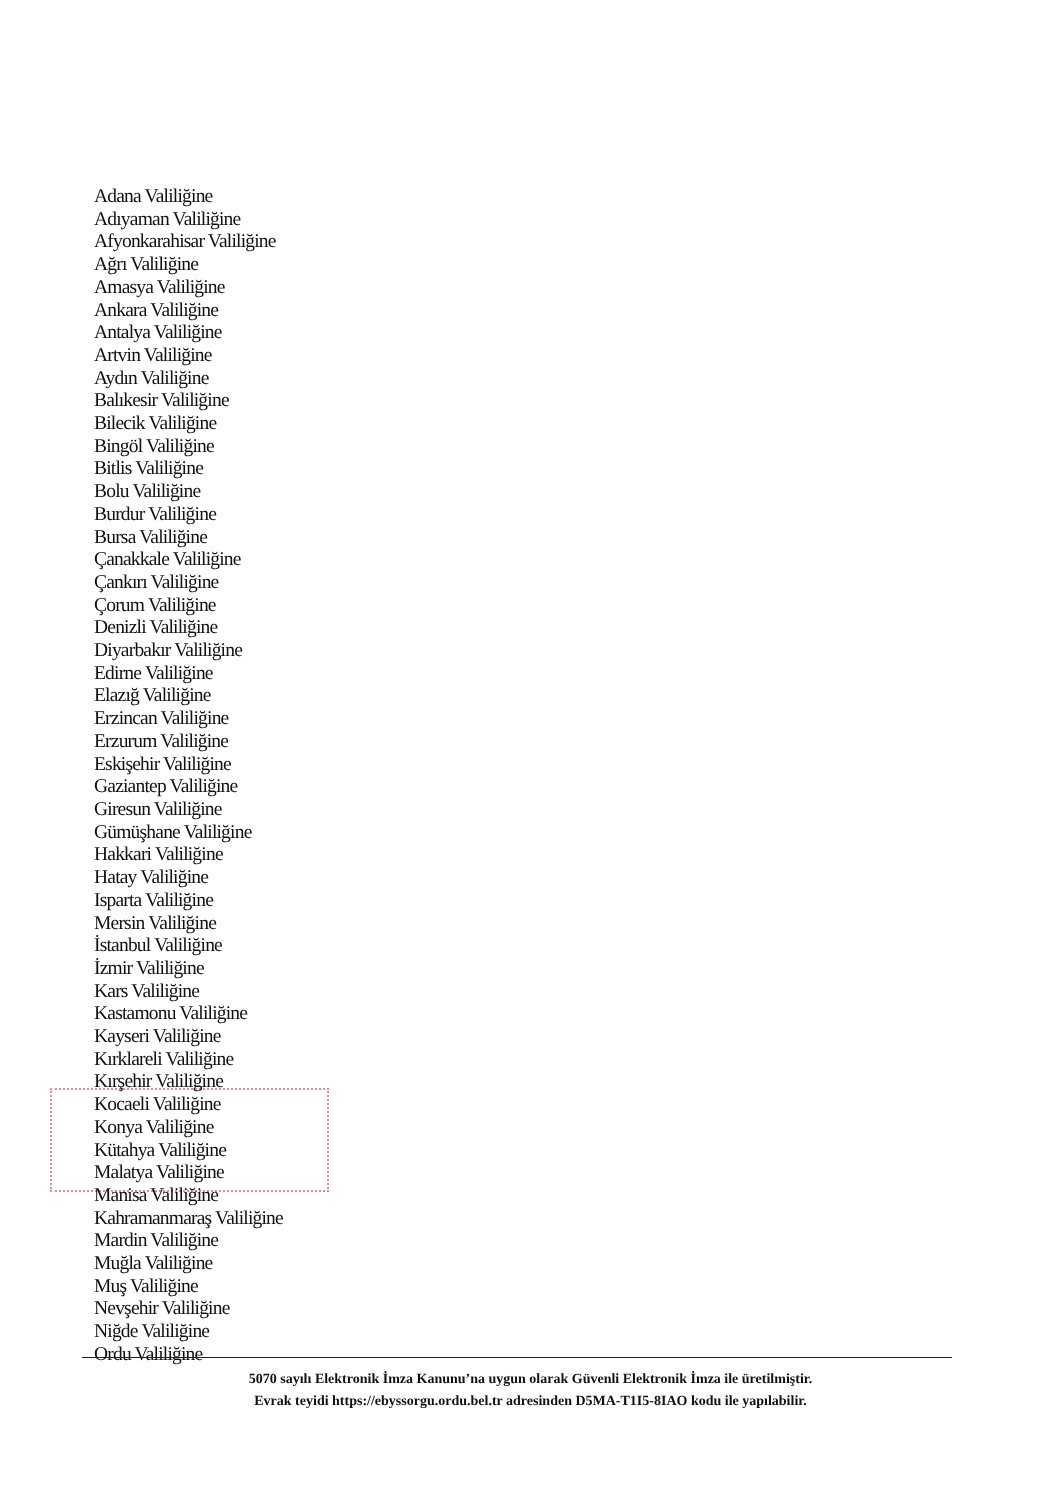Adana Valiliğine
Adıyaman Valiliğine
Afyonkarahisar Valiliğine
Ağrı Valiliğine
Amasya Valiliğine
Ankara Valiliğine
Antalya Valiliğine
Artvin Valiliğine
Aydın Valiliğine
Balıkesir Valiliğine
Bilecik Valiliğine
Bingöl Valiliğine
Bitlis Valiliğine
Bolu Valiliğine
Burdur Valiliğine
Bursa Valiliğine
Çanakkale Valiliğine
Çankırı Valiliğine
Çorum Valiliğine
Denizli Valiliğine
Diyarbakır Valiliğine
Edirne Valiliğine
Elazığ Valiliğine
Erzincan Valiliğine
Erzurum Valiliğine
Eskişehir Valiliğine
Gaziantep Valiliğine
Giresun Valiliğine
Gümüşhane Valiliğine
Hakkari Valiliğine
Hatay Valiliğine
Isparta Valiliğine
Mersin Valiliğine
İstanbul Valiliğine
İzmir Valiliğine
Kars Valiliğine
Kastamonu Valiliğine
Kayseri Valiliğine
Kırklareli Valiliğine
Kırşehir Valiliğine
Kocaeli Valiliğine
Konya Valiliğine
Kütahya Valiliğine
Malatya Valiliğine
Manisa Valiliğine
Kahramanmaraş Valiliğine
Mardin Valiliğine
Muğla Valiliğine
Muş Valiliğine
Nevşehir Valiliğine
Niğde Valiliğine
Ordu Valiliğine
5070 sayılı Elektronik İmza Kanunu’na uygun olarak Güvenli Elektronik İmza ile üretilmiştir.
Evrak teyidi https://ebyssorgu.ordu.bel.tr adresinden D5MA-T1I5-8IAO kodu ile yapılabilir.